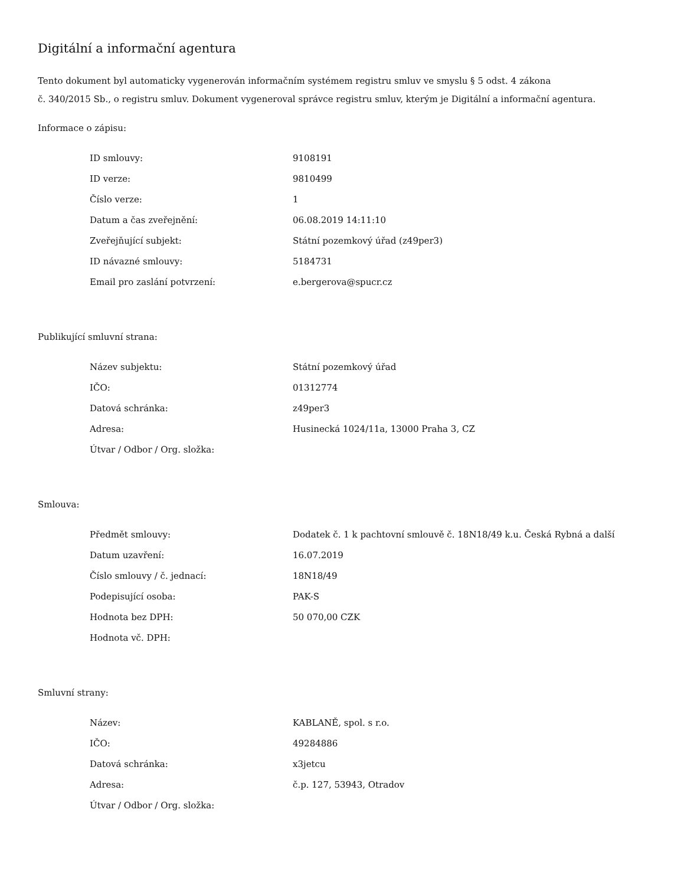Digitální a informační agentura
Tento dokument byl automaticky vygenerován informačním systémem registru smluv ve smyslu § 5 odst. 4 zákona
č. 340/2015 Sb., o registru smluv. Dokument vygeneroval správce registru smluv, kterým je Digitální a informační agentura.
Informace o zápisu:
| ID smlouvy: | 9108191 |
| ID verze: | 9810499 |
| Číslo verze: | 1 |
| Datum a čas zveřejnění: | 06.08.2019 14:11:10 |
| Zveřejňující subjekt: | Státní pozemkový úřad (z49per3) |
| ID návazné smlouvy: | 5184731 |
| Email pro zaslání potvrzení: | e.bergerova@spucr.cz |
Publikující smluvní strana:
| Název subjektu: | Státní pozemkový úřad |
| IČO: | 01312774 |
| Datová schránka: | z49per3 |
| Adresa: | Husinecká 1024/11a, 13000 Praha 3, CZ |
| Útvar / Odbor / Org. složka: | |
Smlouva:
| Předmět smlouvy: | Dodatek č. 1 k pachtovní smlouvě č. 18N18/49 k.u. Česká Rybná a další |
| Datum uzavření: | 16.07.2019 |
| Číslo smlouvy / č. jednací: | 18N18/49 |
| Podepisující osoba: | PAK-S |
| Hodnota bez DPH: | 50 070,00 CZK |
| Hodnota vč. DPH: | |
Smluvní strany:
| Název: | KABLANĚ, spol. s r.o. |
| IČO: | 49284886 |
| Datová schránka: | x3jetcu |
| Adresa: | č.p. 127, 53943, Otradov |
| Útvar / Odbor / Org. složka: | |